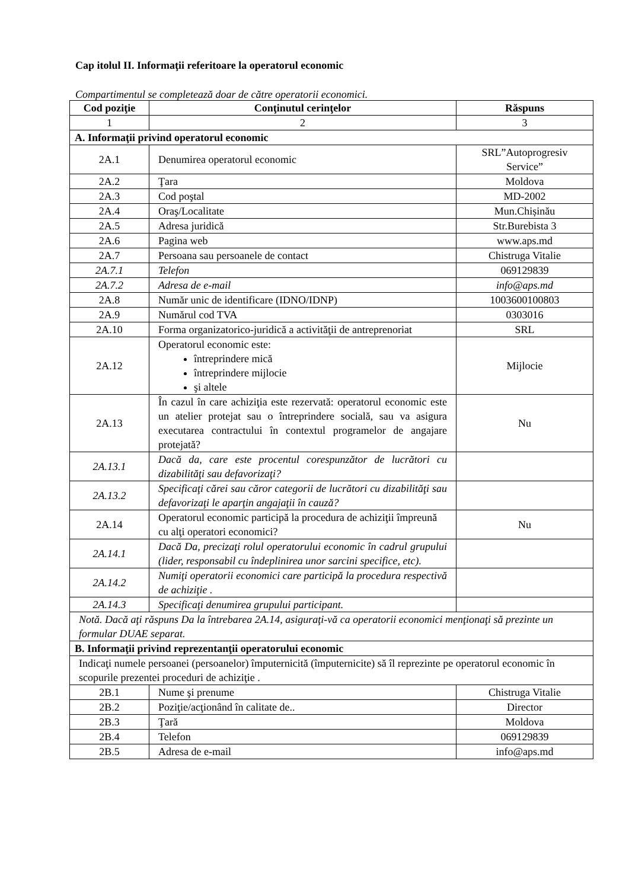Cap itolul II. Informaţii referitoare la operatorul economic
Compartimentul se completează doar de către operatorii economici.
| Cod poziţie | Conţinutul cerinţelor | Răspuns |
| --- | --- | --- |
| 1 | 2 | 3 |
| A. Informaţii privind operatorul economic | | |
| 2A.1 | Denumirea operatorul economic | SRL”Autoprogresiv Service” |
| 2A.2 | Ţara | Moldova |
| 2A.3 | Cod poştal | MD-2002 |
| 2A.4 | Oraş/Localitate | Mun.Chișinău |
| 2A.5 | Adresa juridică | Str.Burebista 3 |
| 2A.6 | Pagina web | www.aps.md |
| 2A.7 | Persoana sau persoanele de contact | Chistruga Vitalie |
| 2A.7.1 | Telefon | 069129839 |
| 2A.7.2 | Adresa de e-mail | info@aps.md |
| 2A.8 | Număr unic de identificare (IDNO/IDNP) | 1003600100803 |
| 2A.9 | Numărul cod TVA | 0303016 |
| 2A.10 | Forma organizatorico-juridică a activităţii de antreprenoriat | SRL |
| 2A.12 | Operatorul economic este: întreprindere mică întreprindere mijlocie şi altele | Mijlocie |
| 2A.13 | În cazul în care achiziţia este rezervată: operatorul economic este un atelier protejat sau o întreprindere socială, sau va asigura executarea contractului în contextul programelor de angajare protejată? | Nu |
| 2A.13.1 | Dacă da, care este procentul corespunzător de lucrători cu dizabilităţi sau defavorizaţi? | |
| 2A.13.2 | Specificaţi cărei sau căror categorii de lucrători cu dizabilităţi sau defavorizaţi le aparţin angajaţii în cauză? | |
| 2A.14 | Operatorul economic participă la procedura de achiziţii împreună cu alţi operatori economici? | Nu |
| 2A.14.1 | Dacă Da, precizaţi rolul operatorului economic în cadrul grupului (lider, responsabil cu îndeplinirea unor sarcini specifice, etc). | |
| 2A.14.2 | Numiţi operatorii economici care participă la procedura respectivă de achiziţie . | |
| 2A.14.3 | Specificaţi denumirea grupului participant. | |
| Notă. Dacă aţi răspuns Da la întrebarea 2A.14, asiguraţi-vă ca operatorii economici menţionaţi să prezinte un formular DUAE separat. | | |
| B. Informaţii privind reprezentanţii operatorului economic | | |
| Indicaţi numele persoanei (persoanelor) împuternicită (împuternicite) să îl reprezinte pe operatorul economic în scopurile prezentei proceduri de achiziţie . | | |
| 2B.1 | Nume şi prenume | Chistruga Vitalie |
| 2B.2 | Poziţie/acţionând în calitate de.. | Director |
| 2B.3 | Ţară | Moldova |
| 2B.4 | Telefon | 069129839 |
| 2B.5 | Adresa de e-mail | info@aps.md |